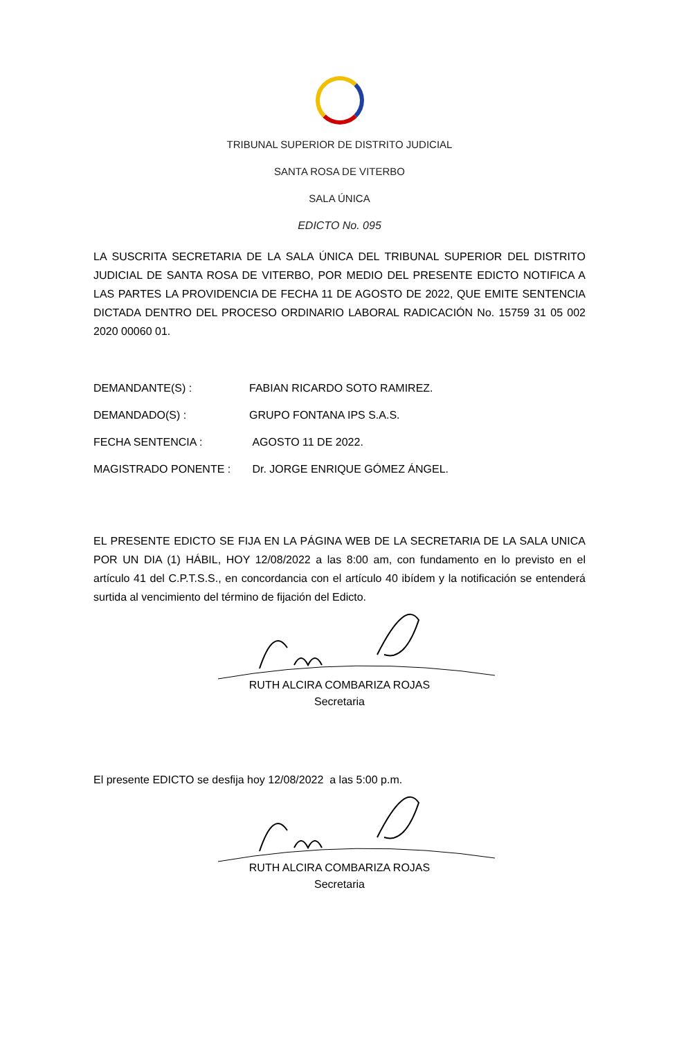TRIBUNAL SUPERIOR DE DISTRITO JUDICIAL
SANTA ROSA DE VITERBO
SALA ÚNICA
EDICTO No. 095
LA SUSCRITA SECRETARIA DE LA SALA ÚNICA DEL TRIBUNAL SUPERIOR DEL DISTRITO JUDICIAL DE SANTA ROSA DE VITERBO, POR MEDIO DEL PRESENTE EDICTO NOTIFICA A LAS PARTES LA PROVIDENCIA DE FECHA 11 DE AGOSTO DE 2022, QUE EMITE SENTENCIA DICTADA DENTRO DEL PROCESO ORDINARIO LABORAL RADICACIÓN No. 15759 31 05 002 2020 00060 01.
DEMANDANTE(S) : FABIAN RICARDO SOTO RAMIREZ.
DEMANDADO(S) : GRUPO FONTANA IPS S.A.S.
FECHA SENTENCIA : AGOSTO 11 DE 2022.
MAGISTRADO PONENTE : Dr. JORGE ENRIQUE GÓMEZ ÁNGEL.
EL PRESENTE EDICTO SE FIJA EN LA PÁGINA WEB DE LA SECRETARIA DE LA SALA UNICA POR UN DIA (1) HÁBIL, HOY 12/08/2022 a las 8:00 am, con fundamento en lo previsto en el artículo 41 del C.P.T.S.S., en concordancia con el artículo 40 ibídem y la notificación se entenderá surtida al vencimiento del término de fijación del Edicto.
RUTH ALCIRA COMBARIZA ROJAS
Secretaria
El presente EDICTO se desfija hoy 12/08/2022 a las 5:00 p.m.
RUTH ALCIRA COMBARIZA ROJAS
Secretaria